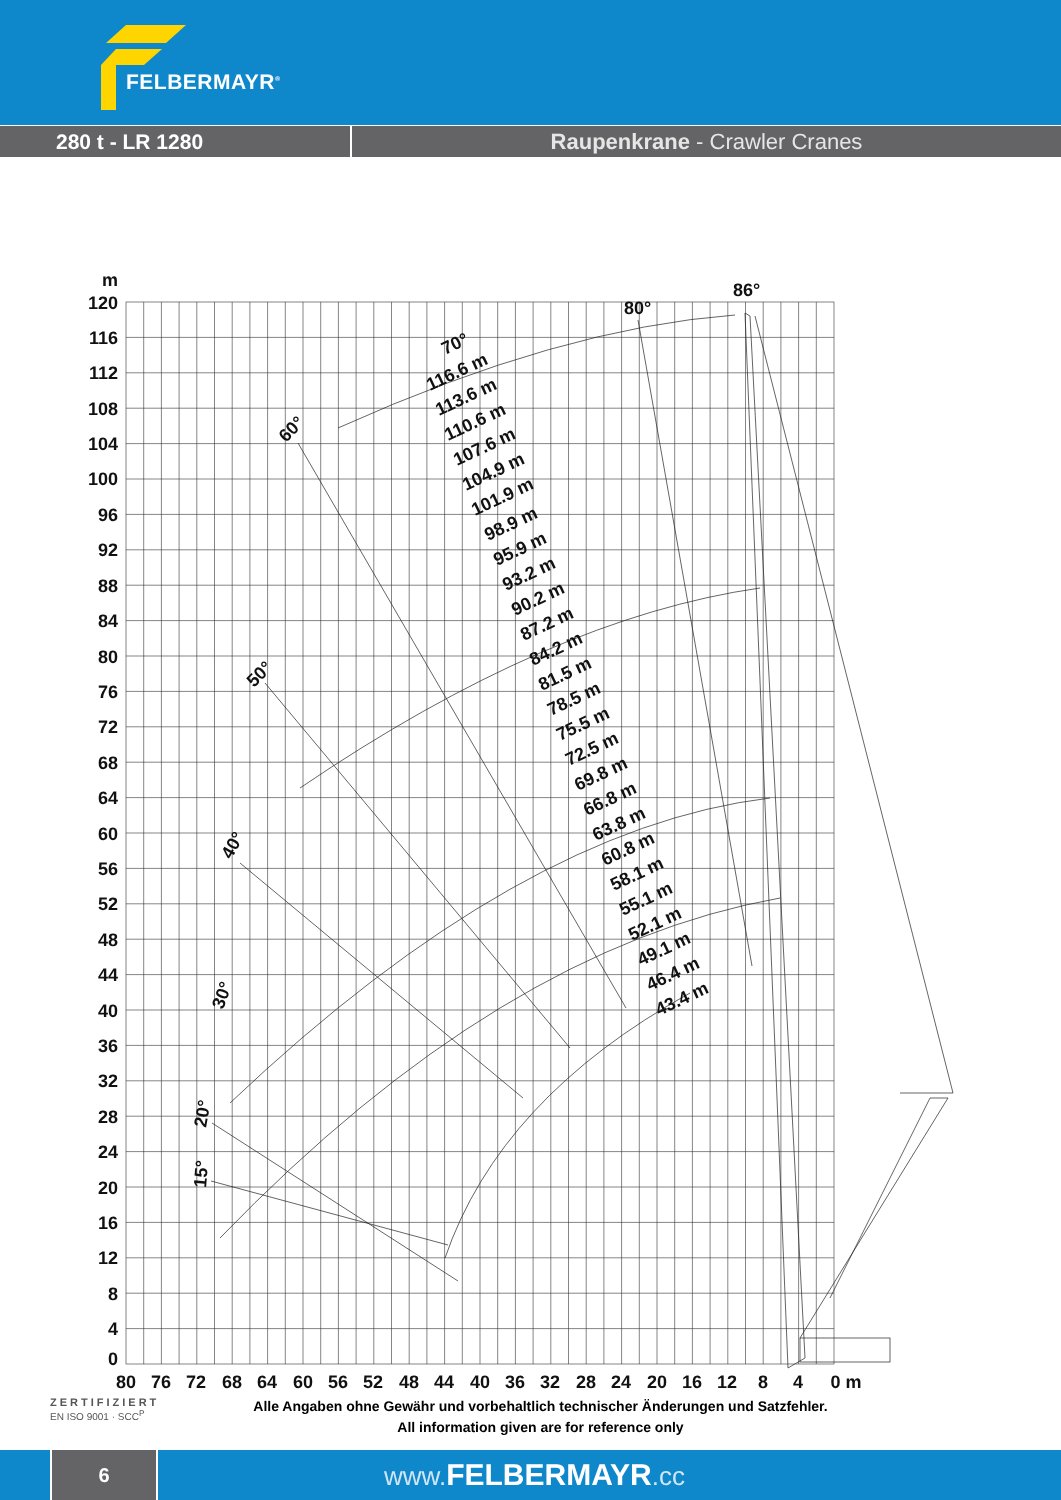FELBERMAYR<sup>®</sup>
280 t - LR 1280 Raupenkrane - Crawler Cranes
m
120
116
112
108
104
100
96
92
88
84
80
76
72
68
64
60
56
52
48
44
40
36
32
28
24
20
16
12
8
4
0
80
76
72
68
64
60
56
52
48
44
40
36
32
28
24
20
16
12
8
4
0 m
86°
80°
70°
60°
50°
40°
30°
20°
15°
116.6 m
113.6 m
110.6 m
107.6 m
104.9 m
101.9 m
98.9 m
95.9 m
93.2 m
90.2 m
87.2 m
84.2 m
81.5 m
78.5 m
75.5 m
72.5 m
69.8 m
66.8 m
63.8 m
60.8 m
58.1 m
55.1 m
52.1 m
49.1 m
46.4 m
43.4 m
ZERTIFIZIERT
EN ISO 9001 · SCC<sup>P</sup>
Alle Angaben ohne Gewähr und vorbehaltlich technischer Änderungen und Satzfehler.
All information given are for reference only
6
www.FELBERMAYR.cc